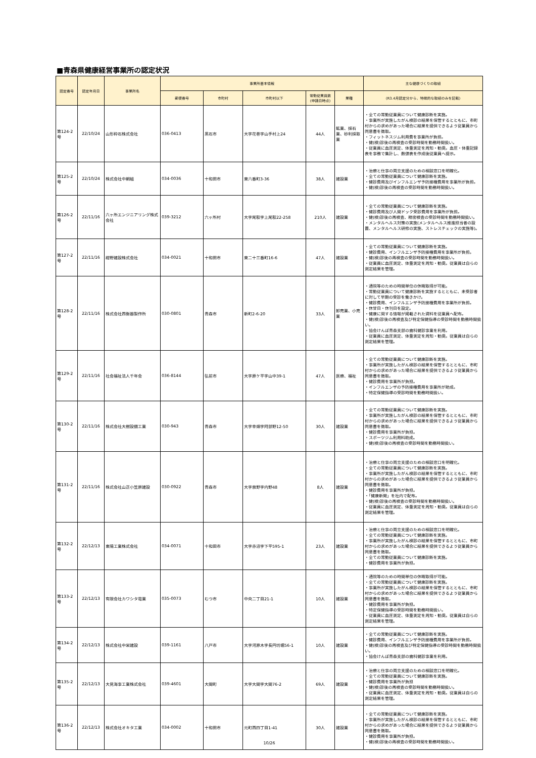■青森県健康経営事業所の認定状況
| 認定番号 | 認定年月日 | 事業所名 | 事業所基本情報 | | | | | 主な健康づくりの取組 |
| --- | --- | --- | --- | --- | --- | --- | --- | --- |
| | | | 郵便番号 | 市町村 | 市町村以下 | 常勤従業員数 (申請日時点) | 業種 | (R3.4月認定分から、特徴的な取組のみを記載) |
| 第124-2号 | 22/10/24 | 山形砕石株式会社 | 036-0413 | 黒石市 | 大字花巻字山手村上24 | 44人 | 鉱業、採石業、砂利採取業 | ・全ての常勤従業員について健康診断を実施。 ・事業所が実施したがん検診の結果を保管するとともに、市町村からの求めがあった場合に結果を提供できるよう従業員から同意書を徴取。 ・フィットネスジム利用費を事業所が負担。 ・健(検)診後の再検査の受診時間を勤務時間扱い。 ・従業員に血圧測定、体重測定を周知・勧奨。血圧・体重記録表を事務で集計し、数値表を作成後従業員へ提示。 |
| 第125-2号 | 22/10/24 | 株式会社中網組 | 034-0036 | 十和田市 | 東六番町3-36 | 38人 | 建設業 | ・治療と仕事の両立支援のための相談窓口を明確化。 ・全ての常勤従業員について健康診断を実施。 ・健診費用及びインフルエンザ予防接種費用を事業所が負担。 ・健(検)診後の再検査の受診時間を勤務時間扱い。 |
| 第126-2号 | 22/11/16 | 六ヶ所エンジニアリング株式会社 | 039-3212 | 六ヶ所村 | 大字尾駮字上尾駮22-258 | 210人 | 建設業 | ・全ての常勤従業員について健康診断を実施。 ・健診費用及び人間ドック受診費用を事業所が負担。 ・健(検)診後の再検査、精密検査の受診時間を勤務時間扱い。 ・メンタルヘルス対策の実施(メンタルヘルス推進担当者の設置、メンタルヘルス研修の実施、ストレスチェックの実施等)。 |
| 第127-2号 | 22/11/16 | 紺野建設株式会社 | 034-0021 | 十和田市 | 東二十三番町16-6 | 47人 | 建設業 | ・全ての常勤従業員について健康診断を実施。 ・健診費用、インフルエンザ予防接種費用を事業所が負担。 ・健(検)診後の再検査の受診時間を勤務時間扱い。 ・従業員に血圧測定、体重測定を周知・勧奨。従業員は自らの測定結果を管理。 |
| 第128-2号 | 22/11/16 | 株式会社西衡器製作所 | 030-0801 | 青森市 | 新町2-6-20 | 33人 | 卸売業、小売業 | ・通院等のための時間単位の休暇取得が可能。 ・常勤従業員について健康診断を実施するとともに、未受診者に対して早期の受診を働きかけ。 ・健診費用、インフルエンザ予防接種費用を事業所が負担。 ・休甘日・休刊日を設定。 ・健康に関する情報が掲載された資料を従業員へ配布。 ・健(検)診後の再検査及び特定保健指導の受診時間を勤務時間扱い。 ・協会けんぽ青森支部の歯科健診事業を利用。 ・従業員に血圧測定、体重測定を周知・勧奨。従業員は自らの測定結果を管理。 |
| 第129-2号 | 22/11/16 | 社会福祉法人千年会 | 036-8144 | 弘前市 | 大字原ケ平字山中39-1 | 47人 | 医療、福祉 | ・全ての常勤従業員について健康診断を実施。 ・事業所が実施したがん検診の結果を保管するとともに、市町村からの求めがあった場合に結果を提供できるよう従業員から同意書を徴取。 ・健診費用を事業所が負担。 ・インフルエンザの予防接種費用を事業所が助成。 ・特定保健指導の受診時間を勤務時間扱い。 |
| 第130-2号 | 22/11/16 | 株式会社大樹設備工業 | 030-943 | 青森市 | 大字幸畑字阿部野12-50 | 30人 | 建設業 | ・全ての常勤従業員について健康診断を実施。 ・事業所が実施したがん検診の結果を保管するとともに、市町村からの求めがあった場合に結果を提供できるよう従業員から同意書を徴取。 ・健診費用を事業所が負担。 ・スポーツジム利用料助成。 ・健(検)診後の再検査の受診時間を勤務時間扱い。 |
| 第131-2号 | 22/11/16 | 株式会社山正小笠原建設 | 030-0922 | 青森市 | 大字泉野字内野48 | 8人 | 建設業 | ・治療と仕事の両立支援のための相談窓口を明確化。 ・全ての常勤従業員について健康診断を実施。 ・事業所が実施したがん検診の結果を保管するとともに、市町村からの求めがあった場合に結果を提供できるよう従業員から同意書を徴取。 ・健診費用を事業所が負担。 ・「健康新聞」を社内で配布。 ・健(検)診後の再検査の受診時間を勤務時間扱い。 ・従業員に血圧測定、体重測定を周知・勧奨。従業員は自らの測定結果を管理。 |
| 第132-2号 | 22/12/13 | 東陽工業株式会社 | 034-0071 | 十和田市 | 大字赤沼字下平595-1 | 23人 | 建設業 | ・治療と仕事の両立支援のための相談窓口を明確化。 ・全ての常勤従業員について健康診断を実施。 ・事業所が実施したがん検診の結果を保管するとともに、市町村からの求めがあった場合に結果を提供できるよう従業員から同意書を徴取。 ・全ての常勤従業員について健康診断を実施。 ・健診費用を事業所が負担。 |
| 第133-2号 | 22/12/13 | 有限会社カワシタ電業 | 035-0073 | むつ市 | 中央二丁目21-1 | 10人 | 建設業 | ・通院等のための時間単位の休暇取得が可能。 ・全ての常勤従業員について健康診断を実施。 ・事業所が実施したがん検診の結果を保管するとともに、市町村からの求めがあった場合に結果を提供できるよう従業員から同意書を徴取。 ・健診費用を事業所が負担。 ・特定保健指導の受診時間を勤務時間扱い。 ・従業員に血圧測定、体重測定を周知・勧奨。従業員は自らの測定結果を管理。 |
| 第134-2号 | 22/12/13 | 株式会社中栄建設 | 039-1161 | 八戸市 | 大字河原木字長円坊堀56-1 | 10人 | 建設業 | ・全ての常勤従業員について健康診断を実施。 ・健診費用、インフルエンザ予防接種費用を事業所が負担。 ・健(検)診後の再検査及び特定保健指導の受診時間を勤務時間扱い。 ・協会けんぽ青森支部の歯科健診事業を利用。 |
| 第135-2号 | 22/12/13 | 大見海事工業株式会社 | 039-4601 | 大間町 | 大字大間字大間76-2 | 69人 | 建設業 | ・治療と仕事の両立支援のための相談窓口を明確化。 ・全ての常勤従業員について健康診断を実施。 ・健診費用を事業所が負担 ・健(検)診後の再検査の受診時間を勤務時間扱い。 ・従業員に血圧測定、体重測定を周知・勧奨。従業員は自らの測定結果を管理。 |
| 第136-2号 | 22/12/13 | 株式会社オキタ工業 | 034-0002 | 十和田市 | 元町西四丁目1-41 | 30人 | 建設業 | ・全ての常勤従業員について健康診断を実施。 ・事業所が実施したがん検診の結果を保管するとともに、市町村からの求めがあった場合に結果を提供できるよう従業員から同意書を徴取。 ・健診費用を事業所が負担。 ・健(検)診後の再検査の受診時間を勤務時間扱い。 |
10/26